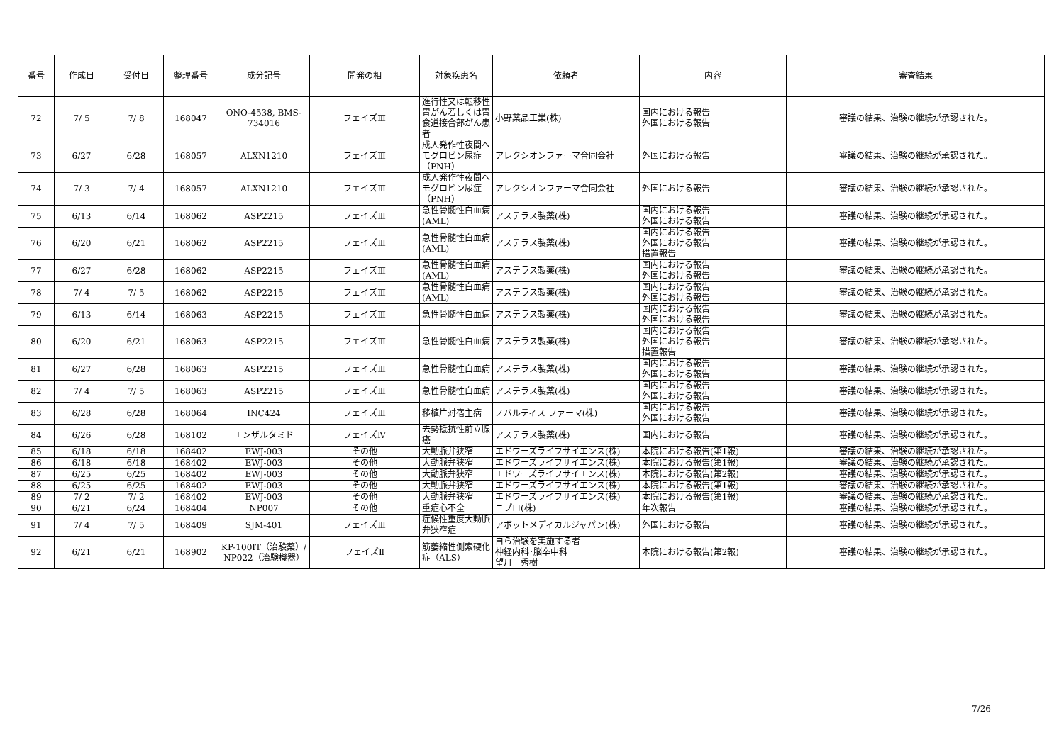| 番号 | 作成日 | 受付日 | 整理番号 | 成分記号 | 開発の相 | 対象疾患名 | 依頼者 | 内容 | 審査結果 |
| --- | --- | --- | --- | --- | --- | --- | --- | --- | --- |
| 72 | 7/ 5 | 7/ 8 | 168047 | ONO-4538, BMS-734016 | フェイズⅢ | 進行性又は転移性胃がん若しくは胃食道接合部がん患者 | 小野薬品工業(株) | 国内における報告 外国における報告 | 審議の結果、治験の継続が承認された。 |
| 73 | 6/27 | 6/28 | 168057 | ALXN1210 | フェイズⅢ | 成人発作性夜間ヘモグロビン尿症（PNH） | アレクシオンファーマ合同会社 | 外国における報告 | 審議の結果、治験の継続が承認された。 |
| 74 | 7/ 3 | 7/ 4 | 168057 | ALXN1210 | フェイズⅢ | 成人発作性夜間ヘモグロビン尿症（PNH） | アレクシオンファーマ合同会社 | 外国における報告 | 審議の結果、治験の継続が承認された。 |
| 75 | 6/13 | 6/14 | 168062 | ASP2215 | フェイズⅢ | 急性骨髄性白血病(AML) | アステラス製薬(株) | 国内における報告 外国における報告 | 審議の結果、治験の継続が承認された。 |
| 76 | 6/20 | 6/21 | 168062 | ASP2215 | フェイズⅢ | 急性骨髄性白血病(AML) | アステラス製薬(株) | 国内における報告 外国における報告 措置報告 | 審議の結果、治験の継続が承認された。 |
| 77 | 6/27 | 6/28 | 168062 | ASP2215 | フェイズⅢ | 急性骨髄性白血病(AML) | アステラス製薬(株) | 国内における報告 外国における報告 | 審議の結果、治験の継続が承認された。 |
| 78 | 7/ 4 | 7/ 5 | 168062 | ASP2215 | フェイズⅢ | 急性骨髄性白血病(AML) | アステラス製薬(株) | 国内における報告 外国における報告 | 審議の結果、治験の継続が承認された。 |
| 79 | 6/13 | 6/14 | 168063 | ASP2215 | フェイズⅢ | 急性骨髄性白血病 | アステラス製薬(株) | 国内における報告 外国における報告 | 審議の結果、治験の継続が承認された。 |
| 80 | 6/20 | 6/21 | 168063 | ASP2215 | フェイズⅢ | 急性骨髄性白血病 | アステラス製薬(株) | 国内における報告 外国における報告 措置報告 | 審議の結果、治験の継続が承認された。 |
| 81 | 6/27 | 6/28 | 168063 | ASP2215 | フェイズⅢ | 急性骨髄性白血病 | アステラス製薬(株) | 国内における報告 外国における報告 | 審議の結果、治験の継続が承認された。 |
| 82 | 7/ 4 | 7/ 5 | 168063 | ASP2215 | フェイズⅢ | 急性骨髄性白血病 | アステラス製薬(株) | 国内における報告 外国における報告 | 審議の結果、治験の継続が承認された。 |
| 83 | 6/28 | 6/28 | 168064 | INC424 | フェイズⅢ | 移植片対宿主病 | ノバルティス ファーマ(株) | 国内における報告 外国における報告 | 審議の結果、治験の継続が承認された。 |
| 84 | 6/26 | 6/28 | 168102 | エンザルタミド | フェイズⅣ | 去勢抵抗性前立腺癌 | アステラス製薬(株) | 国内における報告 | 審議の結果、治験の継続が承認された。 |
| 85 | 6/18 | 6/18 | 168402 | EWJ-003 | その他 | 大動脈弁狭窄 | エドワーズライフサイエンス(株) | 本院における報告(第1報) | 審議の結果、治験の継続が承認された。 |
| 86 | 6/18 | 6/18 | 168402 | EWJ-003 | その他 | 大動脈弁狭窄 | エドワーズライフサイエンス(株) | 本院における報告(第1報) | 審議の結果、治験の継続が承認された。 |
| 87 | 6/25 | 6/25 | 168402 | EWJ-003 | その他 | 大動脈弁狭窄 | エドワーズライフサイエンス(株) | 本院における報告(第2報) | 審議の結果、治験の継続が承認された。 |
| 88 | 6/25 | 6/25 | 168402 | EWJ-003 | その他 | 大動脈弁狭窄 | エドワーズライフサイエンス(株) | 本院における報告(第1報) | 審議の結果、治験の継続が承認された。 |
| 89 | 7/ 2 | 7/ 2 | 168402 | EWJ-003 | その他 | 大動脈弁狭窄 | エドワーズライフサイエンス(株) | 本院における報告(第1報) | 審議の結果、治験の継続が承認された。 |
| 90 | 6/21 | 6/24 | 168404 | NP007 | その他 | 重症心不全 | ニプロ(株) | 年次報告 | 審議の結果、治験の継続が承認された。 |
| 91 | 7/ 4 | 7/ 5 | 168409 | SJM-401 | フェイズⅢ | 症候性重度大動脈弁狭窄症 | アボットメディカルジャパン(株) | 外国における報告 | 審議の結果、治験の継続が承認された。 |
| 92 | 6/21 | 6/21 | 168902 | KP-100IT（治験薬）/ NP022（治験機器） | フェイズⅡ | 筋萎縮性側索硬化症（ALS） | 自ら治験を実施する者 神経内科･脳卒中科 望月 秀樹 | 本院における報告(第2報) | 審議の結果、治験の継続が承認された。 |
7/26